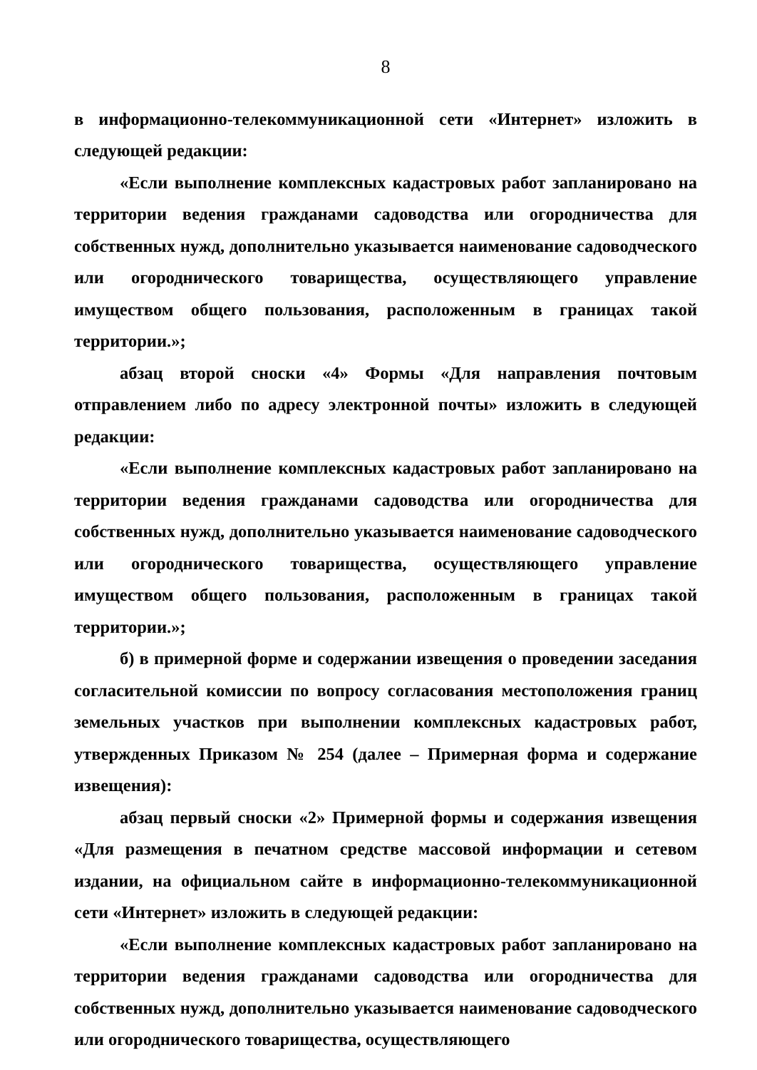8
в информационно-телекоммуникационной сети «Интернет» изложить в следующей редакции:
«Если выполнение комплексных кадастровых работ запланировано на территории ведения гражданами садоводства или огородничества для собственных нужд, дополнительно указывается наименование садоводческого или огороднического товарищества, осуществляющего управление имуществом общего пользования, расположенным в границах такой территории.»;
абзац второй сноски «4» Формы «Для направления почтовым отправлением либо по адресу электронной почты» изложить в следующей редакции:
«Если выполнение комплексных кадастровых работ запланировано на территории ведения гражданами садоводства или огородничества для собственных нужд, дополнительно указывается наименование садоводческого или огороднического товарищества, осуществляющего управление имуществом общего пользования, расположенным в границах такой территории.»;
б) в примерной форме и содержании извещения о проведении заседания согласительной комиссии по вопросу согласования местоположения границ земельных участков при выполнении комплексных кадастровых работ, утвержденных Приказом № 254 (далее – Примерная форма и содержание извещения):
абзац первый сноски «2» Примерной формы и содержания извещения «Для размещения в печатном средстве массовой информации и сетевом издании, на официальном сайте в информационно-телекоммуникационной сети «Интернет» изложить в следующей редакции:
«Если выполнение комплексных кадастровых работ запланировано на территории ведения гражданами садоводства или огородничества для собственных нужд, дополнительно указывается наименование садоводческого или огороднического товарищества, осуществляющего